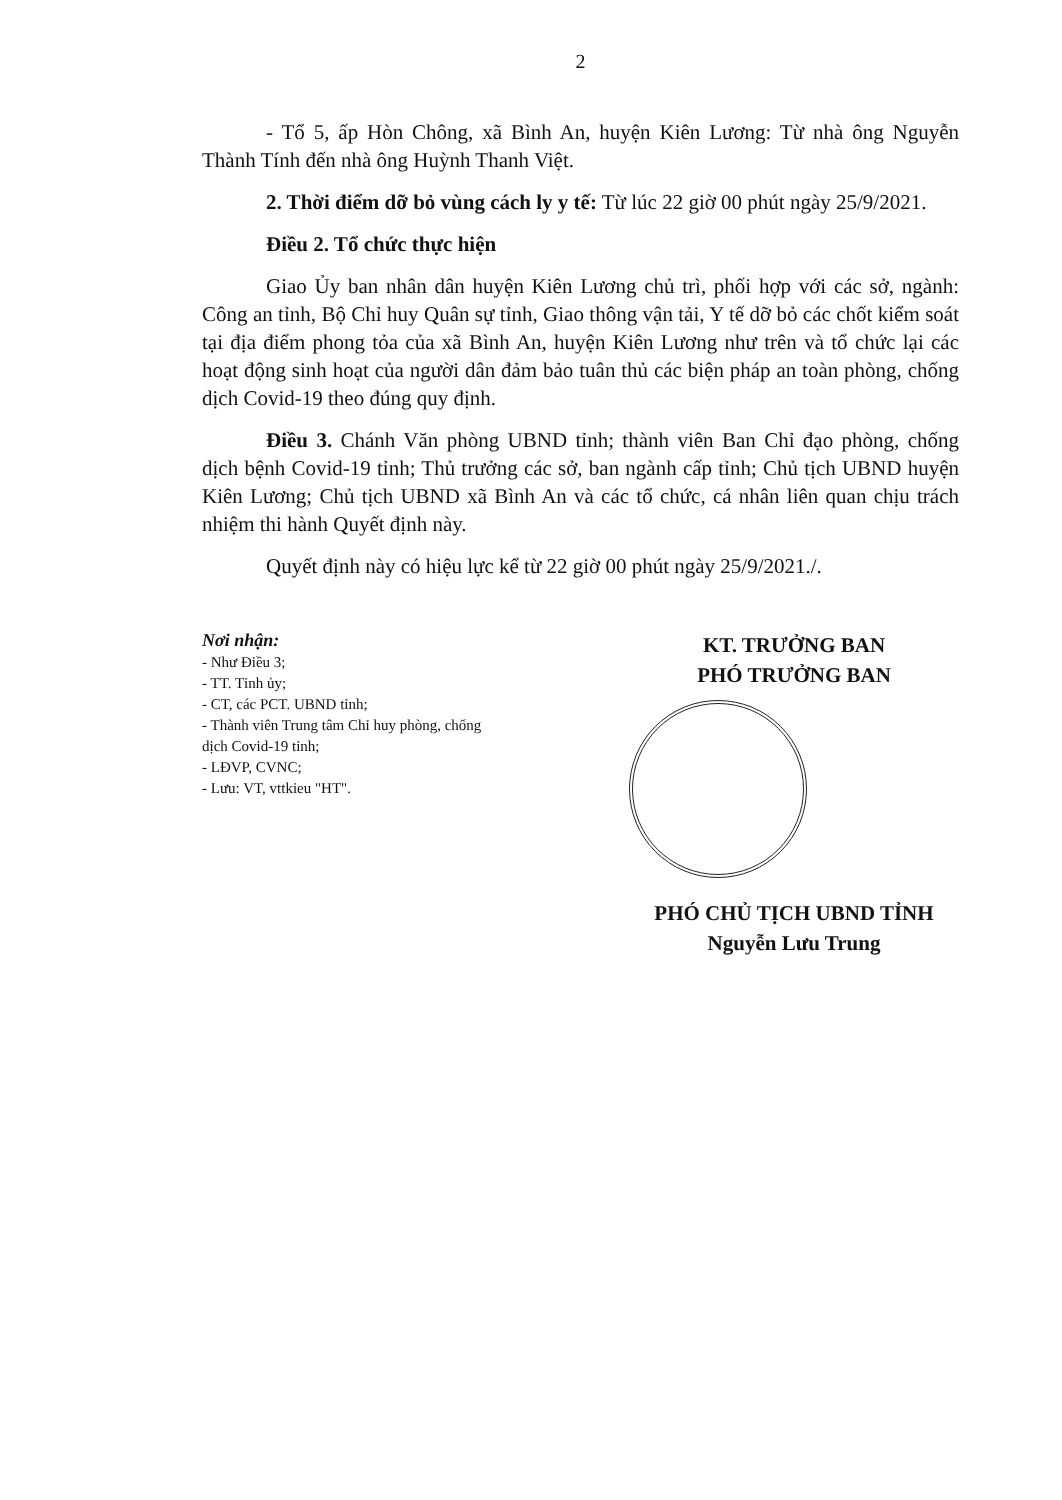2
- Tổ 5, ấp Hòn Chông, xã Bình An, huyện Kiên Lương: Từ nhà ông Nguyễn Thành Tính đến nhà ông Huỳnh Thanh Việt.
2. Thời điểm dỡ bỏ vùng cách ly y tế: Từ lúc 22 giờ 00 phút ngày 25/9/2021.
Điều 2. Tổ chức thực hiện
Giao Ủy ban nhân dân huyện Kiên Lương chủ trì, phối hợp với các sở, ngành: Công an tỉnh, Bộ Chỉ huy Quân sự tỉnh, Giao thông vận tải, Y tế dỡ bỏ các chốt kiểm soát tại địa điểm phong tỏa của xã Bình An, huyện Kiên Lương như trên và tổ chức lại các hoạt động sinh hoạt của người dân đảm bảo tuân thủ các biện pháp an toàn phòng, chống dịch Covid-19 theo đúng quy định.
Điều 3. Chánh Văn phòng UBND tỉnh; thành viên Ban Chỉ đạo phòng, chống dịch bệnh Covid-19 tỉnh; Thủ trưởng các sở, ban ngành cấp tỉnh; Chủ tịch UBND huyện Kiên Lương; Chủ tịch UBND xã Bình An và các tổ chức, cá nhân liên quan chịu trách nhiệm thi hành Quyết định này.
Quyết định này có hiệu lực kể từ 22 giờ 00 phút ngày 25/9/2021./.
Nơi nhận:
- Như Điều 3;
- TT. Tỉnh ủy;
- CT, các PCT. UBND tỉnh;
- Thành viên Trung tâm Chỉ huy phòng, chống dịch Covid-19 tỉnh;
- LĐVP, CVNC;
- Lưu: VT, vttkieu "HT".
KT. TRƯỞNG BAN
PHÓ TRƯỞNG BAN
PHÓ CHỦ TỊCH UBND TỈNH
Nguyễn Lưu Trung